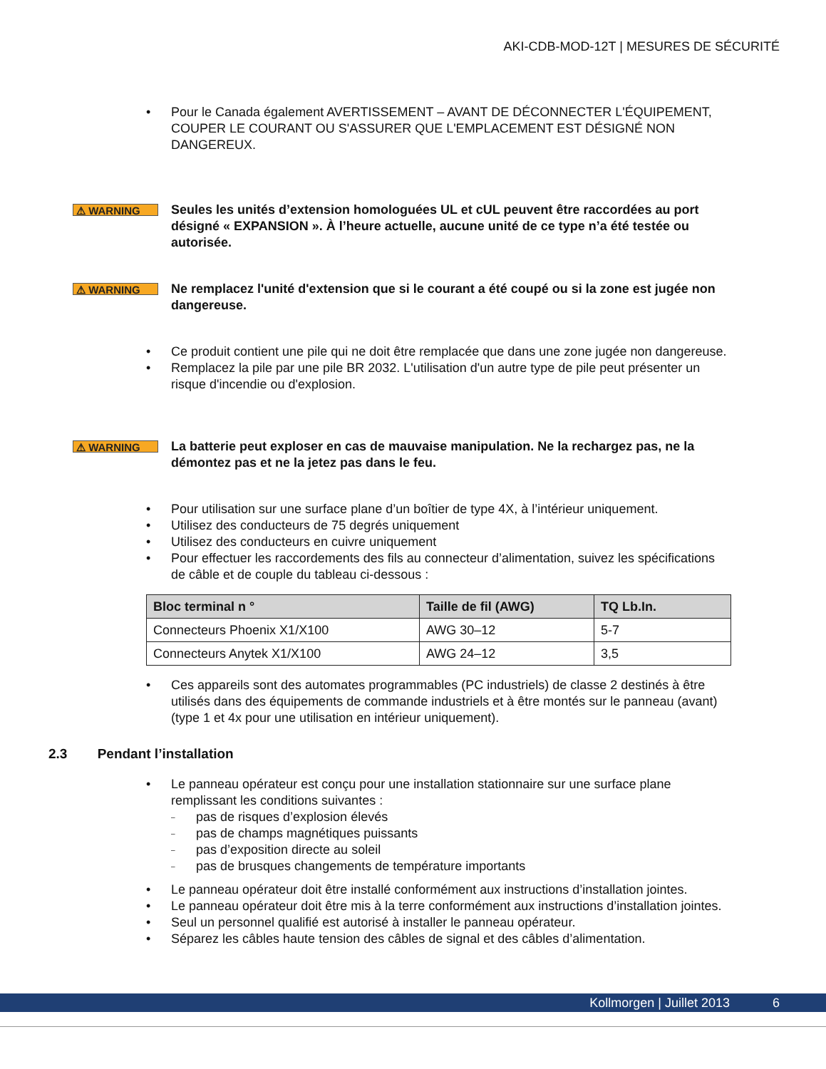AKI-CDB-MOD-12T | MESURES DE SÉCURITÉ
• Pour le Canada également AVERTISSEMENT – AVANT DE DÉCONNECTER L'ÉQUIPEMENT, COUPER LE COURANT OU S'ASSURER QUE L'EMPLACEMENT EST DÉSIGNÉ NON DANGEREUX.
⚠ WARNING
Seules les unités d’extension homologuées UL et cUL peuvent être raccordées au port désigné « EXPANSION ». À l’heure actuelle, aucune unité de ce type n’a été testée ou autorisée.
⚠ WARNING
Ne remplacez l'unité d'extension que si le courant a été coupé ou si la zone est jugée non dangereuse.
• Ce produit contient une pile qui ne doit être remplacée que dans une zone jugée non dangereuse.
• Remplacez la pile par une pile BR 2032. L'utilisation d'un autre type de pile peut présenter un risque d'incendie ou d'explosion.
⚠ WARNING
La batterie peut exploser en cas de mauvaise manipulation. Ne la rechargez pas, ne la démontez pas et ne la jetez pas dans le feu.
• Pour utilisation sur une surface plane d’un boîtier de type 4X, à l’intérieur uniquement.
• Utilisez des conducteurs de 75 degrés uniquement
• Utilisez des conducteurs en cuivre uniquement
• Pour effectuer les raccordements des fils au connecteur d’alimentation, suivez les spécifications de câble et de couple du tableau ci-dessous :
| Bloc terminal n ° | Taille de fil (AWG) | TQ Lb.In. |
| --- | --- | --- |
| Connecteurs Phoenix X1/X100 | AWG 30–12 | 5-7 |
| Connecteurs Anytek X1/X100 | AWG 24–12 | 3,5 |
• Ces appareils sont des automates programmables (PC industriels) de classe 2 destinés à être utilisés dans des équipements de commande industriels et à être montés sur le panneau (avant) (type 1 et 4x pour une utilisation en intérieur uniquement).
2.3 Pendant l’installation
• Le panneau opérateur est conçu pour une installation stationnaire sur une surface plane remplissant les conditions suivantes :
– pas de risques d’explosion élevés
– pas de champs magnétiques puissants
– pas d’exposition directe au soleil
– pas de brusques changements de température importants
• Le panneau opérateur doit être installé conformément aux instructions d’installation jointes.
• Le panneau opérateur doit être mis à la terre conformément aux instructions d’installation jointes.
• Seul un personnel qualifié est autorisé à installer le panneau opérateur.
• Séparez les câbles haute tension des câbles de signal et des câbles d’alimentation.
Kollmorgen | Juillet 2013 6